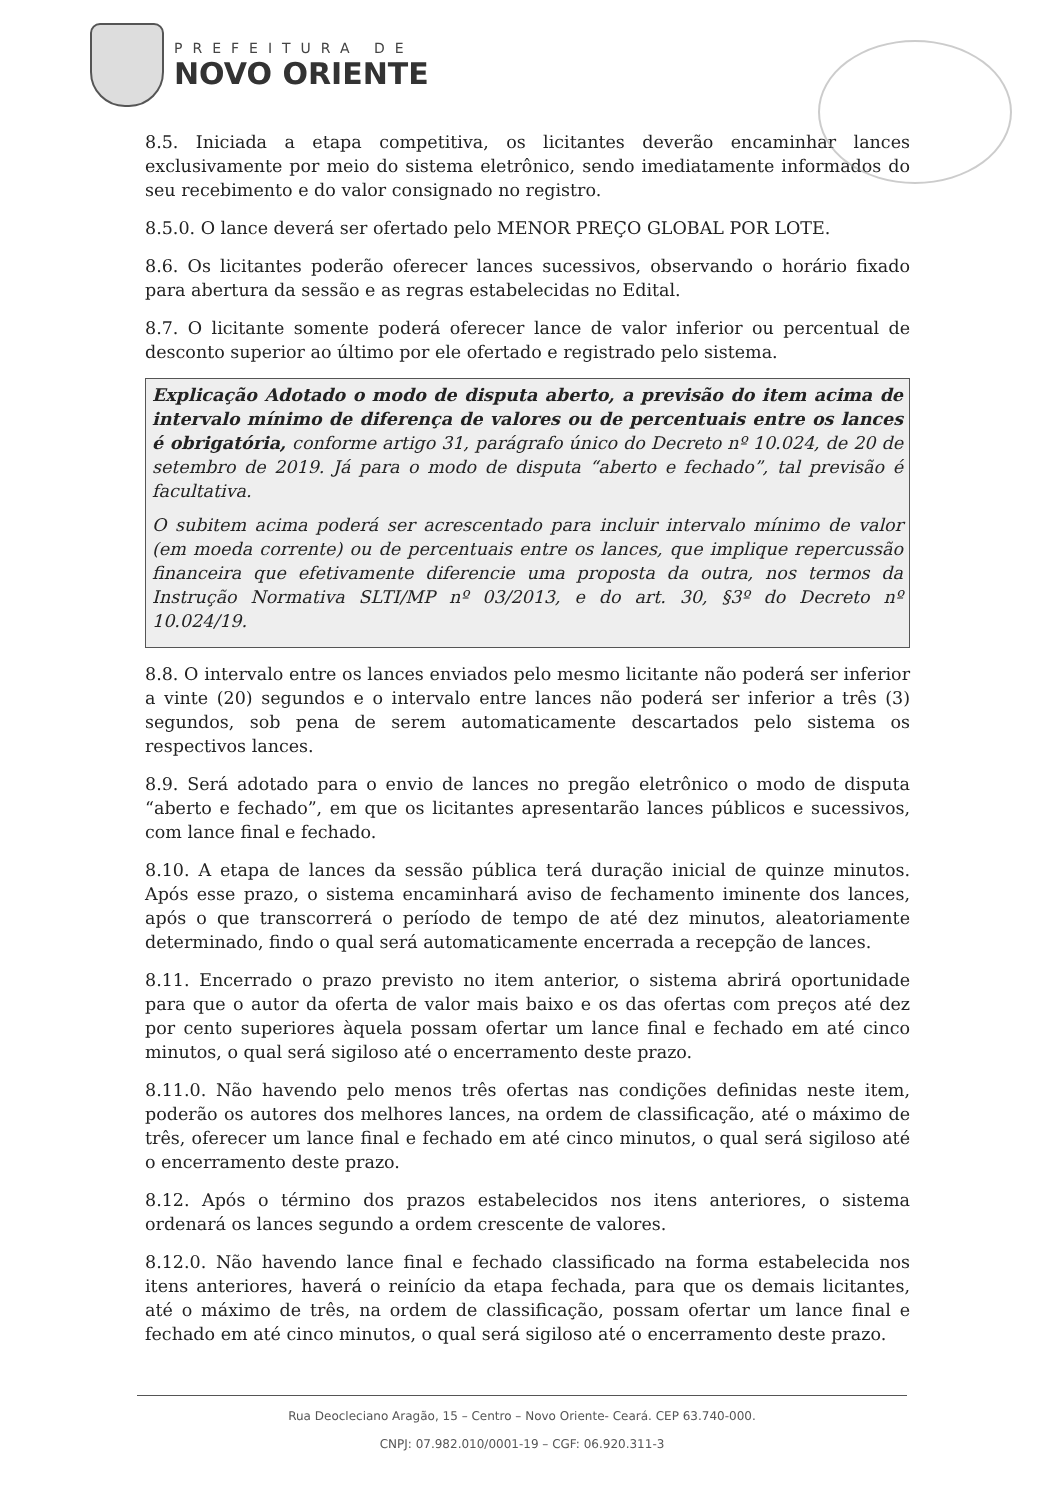PREFEITURA DE
NOVO ORIENTE
8.5. Iniciada a etapa competitiva, os licitantes deverão encaminhar lances exclusivamente por meio do sistema eletrônico, sendo imediatamente informados do seu recebimento e do valor consignado no registro.
8.5.0. O lance deverá ser ofertado pelo MENOR PREÇO GLOBAL POR LOTE.
8.6. Os licitantes poderão oferecer lances sucessivos, observando o horário fixado para abertura da sessão e as regras estabelecidas no Edital.
8.7. O licitante somente poderá oferecer lance de valor inferior ou percentual de desconto superior ao último por ele ofertado e registrado pelo sistema.
Explicação Adotado o modo de disputa aberto, a previsão do item acima de intervalo mínimo de diferença de valores ou de percentuais entre os lances é obrigatória, conforme artigo 31, parágrafo único do Decreto nº 10.024, de 20 de setembro de 2019. Já para o modo de disputa “aberto e fechado”, tal previsão é facultativa.
O subitem acima poderá ser acrescentado para incluir intervalo mínimo de valor (em moeda corrente) ou de percentuais entre os lances, que implique repercussão financeira que efetivamente diferencie uma proposta da outra, nos termos da Instrução Normativa SLTI/MP nº 03/2013, e do art. 30, §3º do Decreto nº 10.024/19.
8.8. O intervalo entre os lances enviados pelo mesmo licitante não poderá ser inferior a vinte (20) segundos e o intervalo entre lances não poderá ser inferior a três (3) segundos, sob pena de serem automaticamente descartados pelo sistema os respectivos lances.
8.9. Será adotado para o envio de lances no pregão eletrônico o modo de disputa “aberto e fechado”, em que os licitantes apresentarão lances públicos e sucessivos, com lance final e fechado.
8.10. A etapa de lances da sessão pública terá duração inicial de quinze minutos. Após esse prazo, o sistema encaminhará aviso de fechamento iminente dos lances, após o que transcorrerá o período de tempo de até dez minutos, aleatoriamente determinado, findo o qual será automaticamente encerrada a recepção de lances.
8.11. Encerrado o prazo previsto no item anterior, o sistema abrirá oportunidade para que o autor da oferta de valor mais baixo e os das ofertas com preços até dez por cento superiores àquela possam ofertar um lance final e fechado em até cinco minutos, o qual será sigiloso até o encerramento deste prazo.
8.11.0. Não havendo pelo menos três ofertas nas condições definidas neste item, poderão os autores dos melhores lances, na ordem de classificação, até o máximo de três, oferecer um lance final e fechado em até cinco minutos, o qual será sigiloso até o encerramento deste prazo.
8.12. Após o término dos prazos estabelecidos nos itens anteriores, o sistema ordenará os lances segundo a ordem crescente de valores.
8.12.0. Não havendo lance final e fechado classificado na forma estabelecida nos itens anteriores, haverá o reinício da etapa fechada, para que os demais licitantes, até o máximo de três, na ordem de classificação, possam ofertar um lance final e fechado em até cinco minutos, o qual será sigiloso até o encerramento deste prazo.
Rua Deocleciano Aragão, 15 – Centro – Novo Oriente- Ceará. CEP 63.740-000.
CNPJ: 07.982.010/0001-19 – CGF: 06.920.311-3